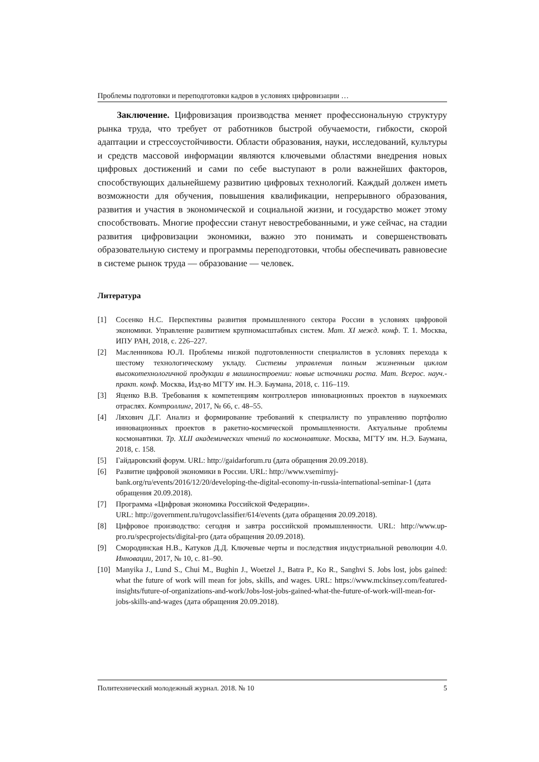Проблемы подготовки и переподготовки кадров в условиях цифровизации …
Заключение. Цифровизация производства меняет профессиональную структуру рынка труда, что требует от работников быстрой обучаемости, гибкости, скорой адаптации и стрессоустойчивости. Области образования, науки, исследований, культуры и средств массовой информации являются ключевыми областями внедрения новых цифровых достижений и сами по себе выступают в роли важнейших факторов, способствующих дальнейшему развитию цифровых технологий. Каждый должен иметь возможности для обучения, повышения квалификации, непрерывного образования, развития и участия в экономической и социальной жизни, и государство может этому способствовать. Многие профессии станут невостребованными, и уже сейчас, на стадии развития цифровизации экономики, важно это понимать и совершенствовать образовательную систему и программы переподготовки, чтобы обеспечивать равновесие в системе рынок труда — образование — человек.
Литература
[1] Сосенко Н.С. Перспективы развития промышленного сектора России в условиях цифровой экономики. Управление развитием крупномасштабных систем. Мат. XI межд. конф. Т. 1. Москва, ИПУ РАН, 2018, с. 226–227.
[2] Масленникова Ю.Л. Проблемы низкой подготовленности специалистов в условиях перехода к шестому технологическому укладу. Системы управления полным жизненным циклом высокотехнологичной продукции в машиностроении: новые источники роста. Мат. Всерос. науч.-практ. конф. Москва, Изд-во МГТУ им. Н.Э. Баумана, 2018, с. 116–119.
[3] Яценко В.В. Требования к компетенциям контроллеров инновационных проектов в наукоемких отраслях. Контроллинг, 2017, № 66, с. 48–55.
[4] Ляхович Д.Г. Анализ и формирование требований к специалисту по управлению портфолио инновационных проектов в ракетно-космической промышленности. Актуальные проблемы космонавтики. Тр. XLII академических чтений по космонавтике. Москва, МГТУ им. Н.Э. Баумана, 2018, с. 158.
[5] Гайдаровский форум. URL: http://gaidarforum.ru (дата обращения 20.09.2018).
[6] Развитие цифровой экономики в России. URL: http://www.vsemirnyj-bank.org/ru/events/2016/12/20/developing-the-digital-economy-in-russia-international-seminar-1 (дата обращения 20.09.2018).
[7] Программа «Цифровая экономика Российской Федерации».
URL: http://government.ru/rugovclassifier/614/events (дата обращения 20.09.2018).
[8] Цифровое производство: сегодня и завтра российской промышленности. URL: http://www.up-pro.ru/specprojects/digital-pro (дата обращения 20.09.2018).
[9] Смородинская Н.В., Катуков Д.Д. Ключевые черты и последствия индустриальной революции 4.0. Инновации, 2017, № 10, с. 81–90.
[10] Manyika J., Lund S., Chui M., Bughin J., Woetzel J., Batra P., Ko R., Sanghvi S. Jobs lost, jobs gained: what the future of work will mean for jobs, skills, and wages. URL: https://www.mckinsey.com/featured-insights/future-of-organizations-and-work/Jobs-lost-jobs-gained-what-the-future-of-work-will-mean-for-jobs-skills-and-wages (дата обращения 20.09.2018).
Политехнический молодежный журнал. 2018. № 10 5